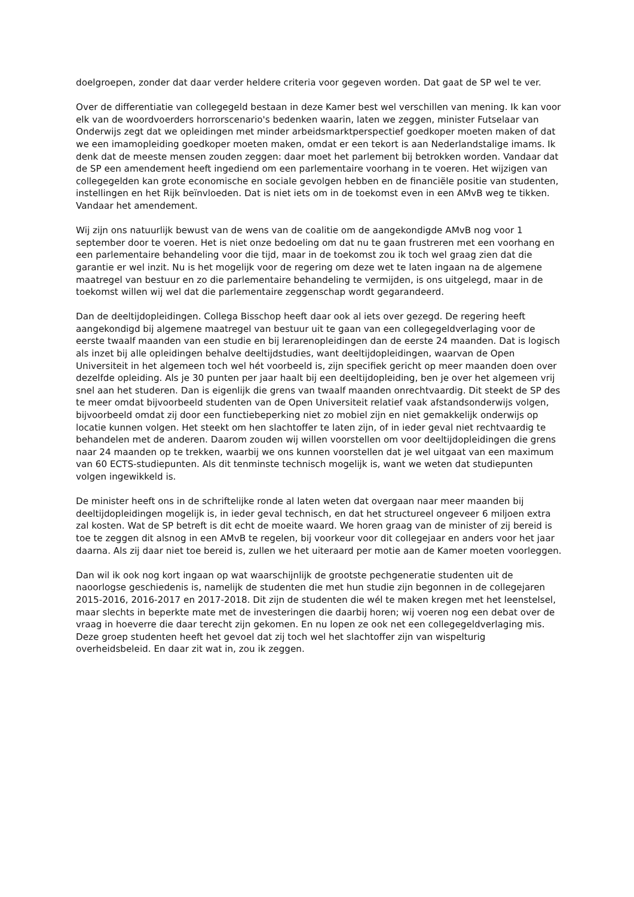doelgroepen, zonder dat daar verder heldere criteria voor gegeven worden. Dat gaat de SP wel te ver.
Over de differentiatie van collegegeld bestaan in deze Kamer best wel verschillen van mening. Ik kan voor elk van de woordvoerders horrorscenario's bedenken waarin, laten we zeggen, minister Futselaar van Onderwijs zegt dat we opleidingen met minder arbeidsmarktperspectief goedkoper moeten maken of dat we een imamopleiding goedkoper moeten maken, omdat er een tekort is aan Nederlandstalige imams. Ik denk dat de meeste mensen zouden zeggen: daar moet het parlement bij betrokken worden. Vandaar dat de SP een amendement heeft ingediend om een parlementaire voorhang in te voeren. Het wijzigen van collegegelden kan grote economische en sociale gevolgen hebben en de financiële positie van studenten, instellingen en het Rijk beïnvloeden. Dat is niet iets om in de toekomst even in een AMvB weg te tikken. Vandaar het amendement.
Wij zijn ons natuurlijk bewust van de wens van de coalitie om de aangekondigde AMvB nog voor 1 september door te voeren. Het is niet onze bedoeling om dat nu te gaan frustreren met een voorhang en een parlementaire behandeling voor die tijd, maar in de toekomst zou ik toch wel graag zien dat die garantie er wel inzit. Nu is het mogelijk voor de regering om deze wet te laten ingaan na de algemene maatregel van bestuur en zo die parlementaire behandeling te vermijden, is ons uitgelegd, maar in de toekomst willen wij wel dat die parlementaire zeggenschap wordt gegarandeerd.
Dan de deeltijdopleidingen. Collega Bisschop heeft daar ook al iets over gezegd. De regering heeft aangekondigd bij algemene maatregel van bestuur uit te gaan van een collegegeldverlaging voor de eerste twaalf maanden van een studie en bij lerarenopleidingen dan de eerste 24 maanden. Dat is logisch als inzet bij alle opleidingen behalve deeltijdstudies, want deeltijdopleidingen, waarvan de Open Universiteit in het algemeen toch wel hét voorbeeld is, zijn specifiek gericht op meer maanden doen over dezelfde opleiding. Als je 30 punten per jaar haalt bij een deeltijdopleiding, ben je over het algemeen vrij snel aan het studeren. Dan is eigenlijk die grens van twaalf maanden onrechtvaardig. Dit steekt de SP des te meer omdat bijvoorbeeld studenten van de Open Universiteit relatief vaak afstandsonderwijs volgen, bijvoorbeeld omdat zij door een functiebeperking niet zo mobiel zijn en niet gemakkelijk onderwijs op locatie kunnen volgen. Het steekt om hen slachtoffer te laten zijn, of in ieder geval niet rechtvaardig te behandelen met de anderen. Daarom zouden wij willen voorstellen om voor deeltijdopleidingen die grens naar 24 maanden op te trekken, waarbij we ons kunnen voorstellen dat je wel uitgaat van een maximum van 60 ECTS-studiepunten. Als dit tenminste technisch mogelijk is, want we weten dat studiepunten volgen ingewikkeld is.
De minister heeft ons in de schriftelijke ronde al laten weten dat overgaan naar meer maanden bij deeltijdopleidingen mogelijk is, in ieder geval technisch, en dat het structureel ongeveer 6 miljoen extra zal kosten. Wat de SP betreft is dit echt de moeite waard. We horen graag van de minister of zij bereid is toe te zeggen dit alsnog in een AMvB te regelen, bij voorkeur voor dit collegejaar en anders voor het jaar daarna. Als zij daar niet toe bereid is, zullen we het uiteraard per motie aan de Kamer moeten voorleggen.
Dan wil ik ook nog kort ingaan op wat waarschijnlijk de grootste pechgeneratie studenten uit de naoorlogse geschiedenis is, namelijk de studenten die met hun studie zijn begonnen in de collegejaren 2015-2016, 2016-2017 en 2017-2018. Dit zijn de studenten die wél te maken kregen met het leenstelsel, maar slechts in beperkte mate met de investeringen die daarbij horen; wij voeren nog een debat over de vraag in hoeverre die daar terecht zijn gekomen. En nu lopen ze ook net een collegegeldverlaging mis. Deze groep studenten heeft het gevoel dat zij toch wel het slachtoffer zijn van wispelturig overheidsbeleid. En daar zit wat in, zou ik zeggen.